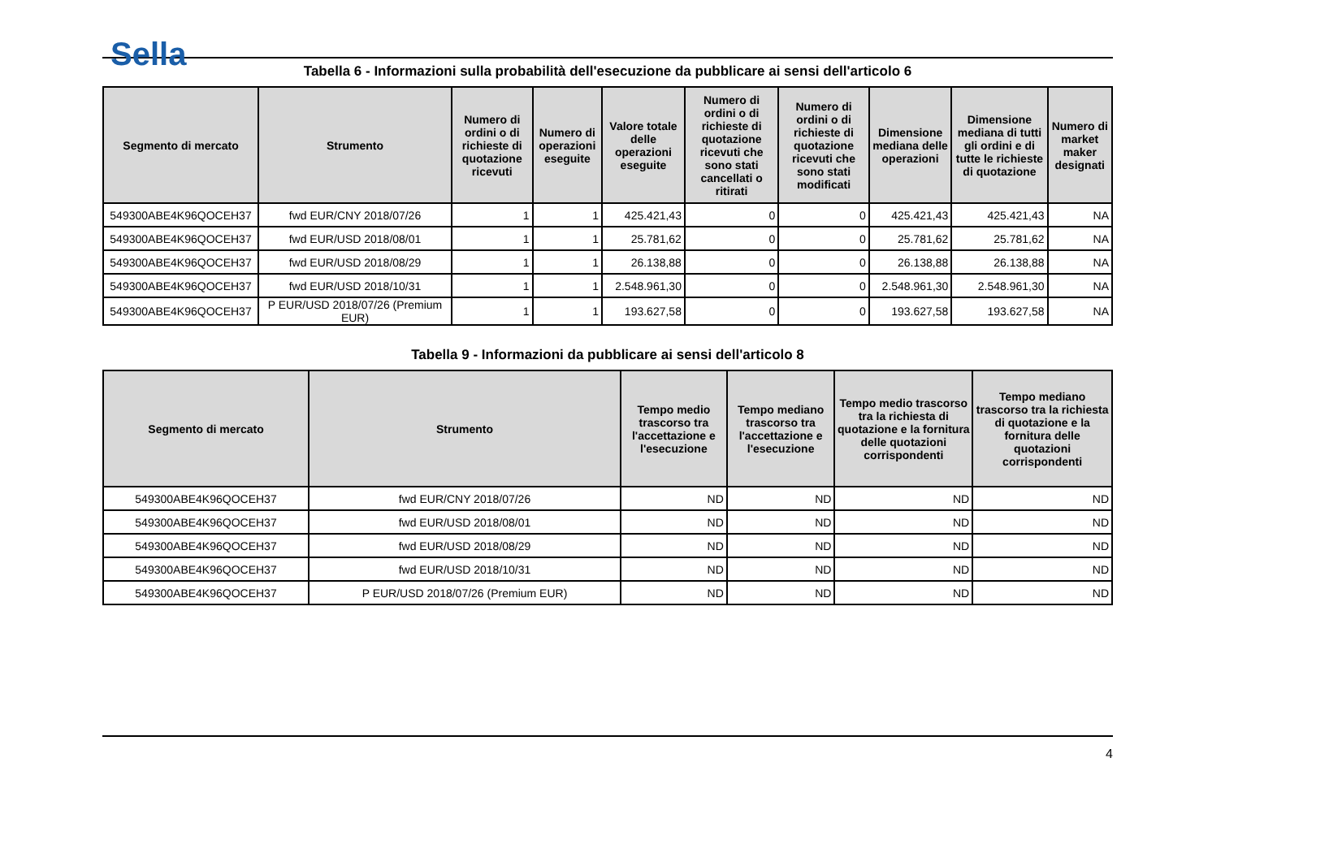Sella
Tabella 6 - Informazioni sulla probabilità dell'esecuzione da pubblicare ai sensi dell'articolo 6
| Segmento di mercato | Strumento | Numero di ordini o di richieste di quotazione ricevuti | Numero di operazioni eseguite | Valore totale delle operazioni eseguite | Numero di ordini o di richieste di quotazione ricevuti che sono stati cancellati o ritirati | Numero di ordini o di richieste di quotazione ricevuti che sono stati modificati | Dimensione mediana delle operazioni | Dimensione mediana di tutti gli ordini e di tutte le richieste di quotazione | Numero di market maker designati |
| --- | --- | --- | --- | --- | --- | --- | --- | --- | --- |
| 549300ABE4K96QOCEH37 | fwd EUR/CNY 2018/07/26 | 1 | 1 | 425.421,43 | 0 | 0 | 425.421,43 | 425.421,43 | NA |
| 549300ABE4K96QOCEH37 | fwd EUR/USD 2018/08/01 | 1 | 1 | 25.781,62 | 0 | 0 | 25.781,62 | 25.781,62 | NA |
| 549300ABE4K96QOCEH37 | fwd EUR/USD 2018/08/29 | 1 | 1 | 26.138,88 | 0 | 0 | 26.138,88 | 26.138,88 | NA |
| 549300ABE4K96QOCEH37 | fwd EUR/USD 2018/10/31 | 1 | 1 | 2.548.961,30 | 0 | 0 | 2.548.961,30 | 2.548.961,30 | NA |
| 549300ABE4K96QOCEH37 | P EUR/USD 2018/07/26 (Premium EUR) | 1 | 1 | 193.627,58 | 0 | 0 | 193.627,58 | 193.627,58 | NA |
Tabella 9 - Informazioni da pubblicare ai sensi dell'articolo 8
| Segmento di mercato | Strumento | Tempo medio trascorso tra l'accettazione e l'esecuzione | Tempo mediano trascorso tra l'accettazione e l'esecuzione | Tempo medio trascorso tra la richiesta di quotazione e la fornitura delle quotazioni corrispondenti | Tempo mediano trascorso tra la richiesta di quotazione e la fornitura delle quotazioni corrispondenti |
| --- | --- | --- | --- | --- | --- |
| 549300ABE4K96QOCEH37 | fwd EUR/CNY 2018/07/26 | ND | ND | ND | ND |
| 549300ABE4K96QOCEH37 | fwd EUR/USD 2018/08/01 | ND | ND | ND | ND |
| 549300ABE4K96QOCEH37 | fwd EUR/USD 2018/08/29 | ND | ND | ND | ND |
| 549300ABE4K96QOCEH37 | fwd EUR/USD 2018/10/31 | ND | ND | ND | ND |
| 549300ABE4K96QOCEH37 | P EUR/USD 2018/07/26 (Premium EUR) | ND | ND | ND | ND |
4